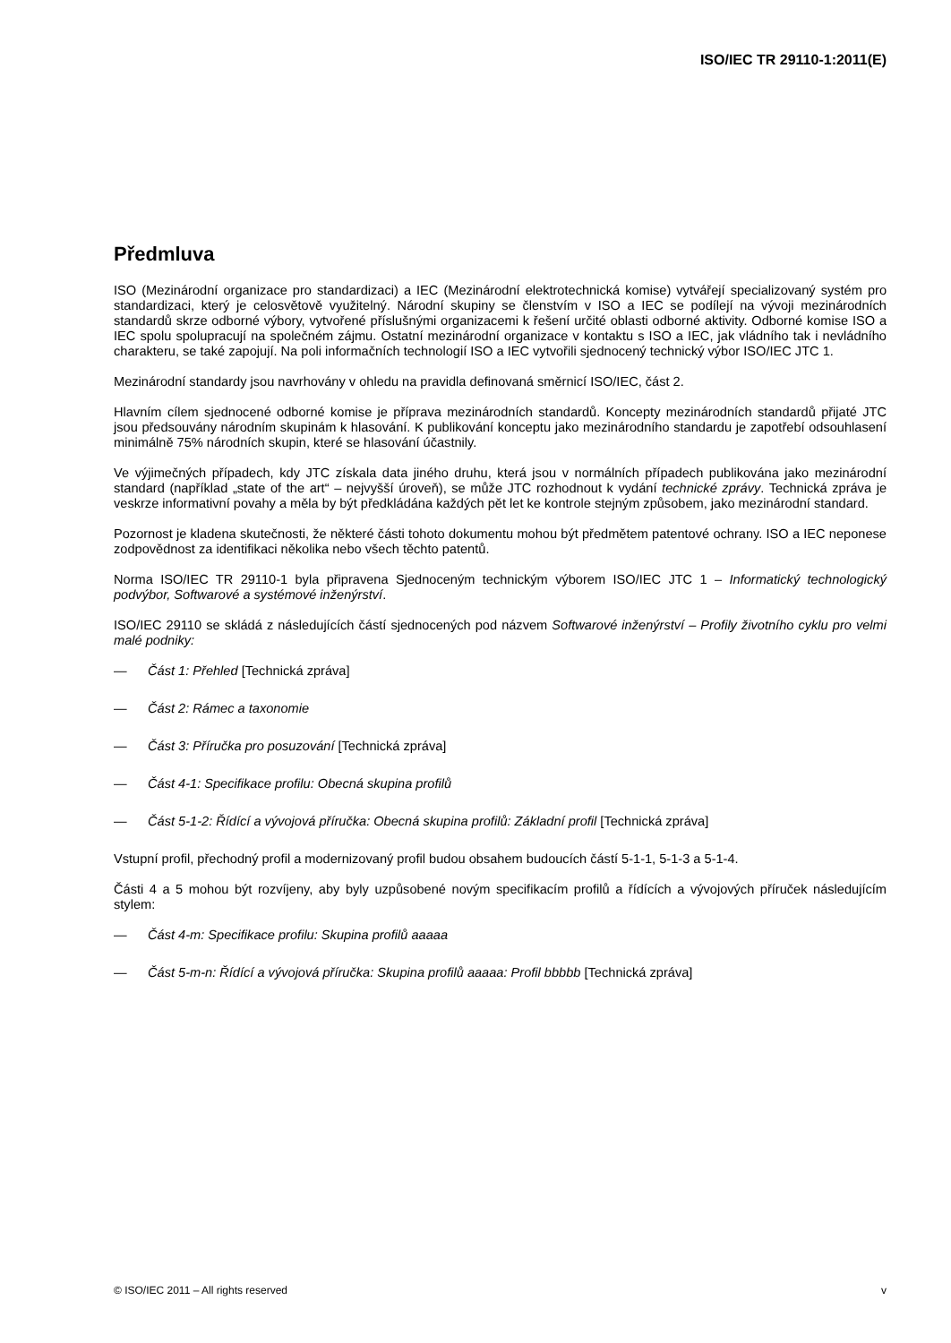ISO/IEC TR 29110-1:2011(E)
Předmluva
ISO (Mezinárodní organizace pro standardizaci) a IEC (Mezinárodní elektrotechnická komise) vytvářejí specializovaný systém pro standardizaci, který je celosvětově využitelný. Národní skupiny se členstvím v ISO a IEC se podílejí na vývoji mezinárodních standardů skrze odborné výbory, vytvořené příslušnými organizacemi k řešení určité oblasti odborné aktivity. Odborné komise ISO a IEC spolu spolupracují na společném zájmu. Ostatní mezinárodní organizace v kontaktu s ISO a IEC, jak vládního tak i nevládního charakteru, se také zapojují. Na poli informačních technologií ISO a IEC vytvořili sjednocený technický výbor ISO/IEC JTC 1.
Mezinárodní standardy jsou navrhovány v ohledu na pravidla definovaná směrnicí ISO/IEC, část 2.
Hlavním cílem sjednocené odborné komise je příprava mezinárodních standardů. Koncepty mezinárodních standardů přijaté JTC jsou předsouvány národním skupinám k hlasování. K publikování konceptu jako mezinárodního standardu je zapotřebí odsouhlasení minimálně 75% národních skupin, které se hlasování účastnily.
Ve výjimečných případech, kdy JTC získala data jiného druhu, která jsou v normálních případech publikována jako mezinárodní standard (například „state of the art“ – nejvyšší úroveň), se může JTC rozhodnout k vydání technické zprávy. Technická zpráva je veskrze informativní povahy a měla by být předkládána každých pět let ke kontrole stejným způsobem, jako mezinárodní standard.
Pozornost je kladena skutečnosti, že některé části tohoto dokumentu mohou být předmětem patentové ochrany. ISO a IEC neponese zodpovědnost za identifikaci několika nebo všech těchto patentů.
Norma ISO/IEC TR 29110-1 byla připravena Sjednoceným technickým výborem ISO/IEC JTC 1 – Informatický technologický podvýbor, Softwarové a systémové inženýrství.
ISO/IEC 29110 se skládá z následujících částí sjednocených pod názvem Softwarové inženýrství – Profily životního cyklu pro velmi malé podniky:
— Část 1: Přehled [Technická zpráva]
— Část 2: Rámec a taxonomie
— Část 3: Příručka pro posuzování [Technická zpráva]
— Část 4-1: Specifikace profilu: Obecná skupina profilů
— Část 5-1-2: Řídící a vývojová příručka: Obecná skupina profilů: Základní profil [Technická zpráva]
Vstupní profil, přechodný profil a modernizovaný profil budou obsahem budoucích částí 5-1-1, 5-1-3 a 5-1-4.
Části 4 a 5 mohou být rozvíjeny, aby byly uzpůsobené novým specifikacím profilů a řídících a vývojových příruček následujícím stylem:
— Část 4-m: Specifikace profilu: Skupina profilů aaaaa
— Část 5-m-n: Řídící a vývojová příručka: Skupina profilů aaaaa: Profil bbbbb [Technická zpráva]
© ISO/IEC 2011 – All rights reserved v